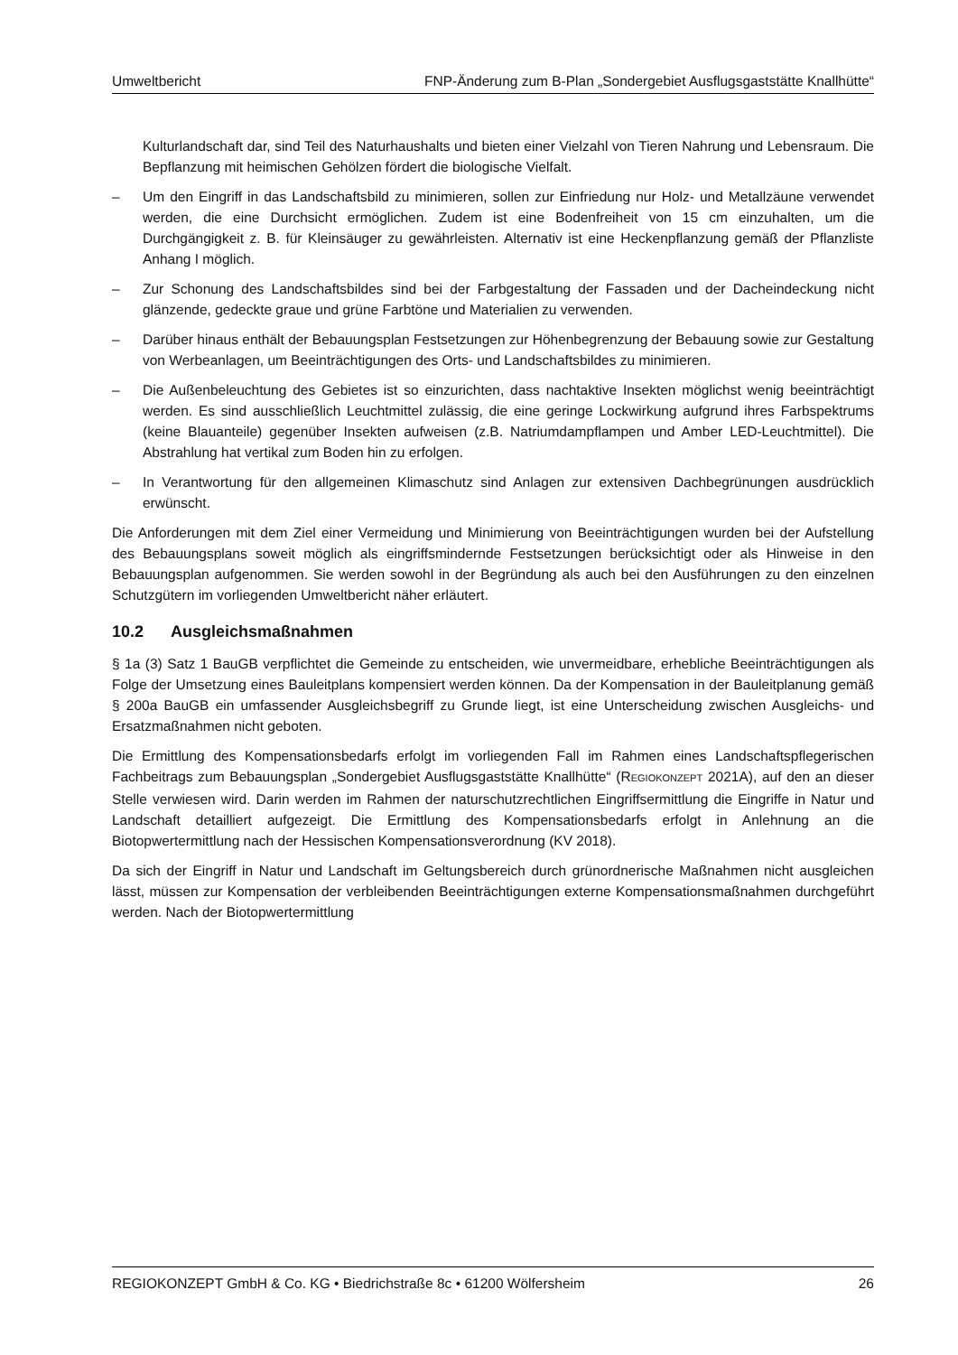Umweltbericht FNP-Änderung zum B-Plan „Sondergebiet Ausflugsgaststätte Knallhütte“
Kulturlandschaft dar, sind Teil des Naturhaushalts und bieten einer Vielzahl von Tieren Nahrung und Lebensraum. Die Bepflanzung mit heimischen Gehölzen fördert die biologische Vielfalt.
– Um den Eingriff in das Landschaftsbild zu minimieren, sollen zur Einfriedung nur Holz- und Metallzäune verwendet werden, die eine Durchsicht ermöglichen. Zudem ist eine Bodenfreiheit von 15 cm einzuhalten, um die Durchgängigkeit z. B. für Kleinsäuger zu gewährleisten. Alternativ ist eine Heckenpflanzung gemäß der Pflanzliste Anhang I möglich.
– Zur Schonung des Landschaftsbildes sind bei der Farbgestaltung der Fassaden und der Dacheindeckung nicht glänzende, gedeckte graue und grüne Farbtöne und Materialien zu verwenden.
– Darüber hinaus enthält der Bebauungsplan Festsetzungen zur Höhenbegrenzung der Bebauung sowie zur Gestaltung von Werbeanlagen, um Beeinträchtigungen des Orts- und Landschaftsbildes zu minimieren.
– Die Außenbeleuchtung des Gebietes ist so einzurichten, dass nachtaktive Insekten möglichst wenig beeinträchtigt werden. Es sind ausschließlich Leuchtmittel zulässig, die eine geringe Lockwirkung aufgrund ihres Farbspektrums (keine Blauanteile) gegenüber Insekten aufweisen (z.B. Natriumdampflampen und Amber LED-Leuchtmittel). Die Abstrahlung hat vertikal zum Boden hin zu erfolgen.
– In Verantwortung für den allgemeinen Klimaschutz sind Anlagen zur extensiven Dachbegrünungen ausdrücklich erwünscht.
Die Anforderungen mit dem Ziel einer Vermeidung und Minimierung von Beeinträchtigungen wurden bei der Aufstellung des Bebauungsplans soweit möglich als eingriffsmindernde Festsetzungen berücksichtigt oder als Hinweise in den Bebauungsplan aufgenommen. Sie werden sowohl in der Begründung als auch bei den Ausführungen zu den einzelnen Schutzgütern im vorliegenden Umweltbericht näher erläutert.
10.2 Ausgleichsmaßnahmen
§ 1a (3) Satz 1 BauGB verpflichtet die Gemeinde zu entscheiden, wie unvermeidbare, erhebliche Beeinträchtigungen als Folge der Umsetzung eines Bauleitplans kompensiert werden können. Da der Kompensation in der Bauleitplanung gemäß § 200a BauGB ein umfassender Ausgleichsbegriff zu Grunde liegt, ist eine Unterscheidung zwischen Ausgleichs- und Ersatzmaßnahmen nicht geboten.
Die Ermittlung des Kompensationsbedarfs erfolgt im vorliegenden Fall im Rahmen eines Landschaftspflegerischen Fachbeitrags zum Bebauungsplan „Sondergebiet Ausflugsgaststätte Knallhütte“ (REGIOKONZEPT 2021A), auf den an dieser Stelle verwiesen wird. Darin werden im Rahmen der naturschutzrechtlichen Eingriffsermittlung die Eingriffe in Natur und Landschaft detailliert aufgezeigt. Die Ermittlung des Kompensationsbedarfs erfolgt in Anlehnung an die Biotopwertermittlung nach der Hessischen Kompensationsverordnung (KV 2018).
Da sich der Eingriff in Natur und Landschaft im Geltungsbereich durch grünordnerische Maßnahmen nicht ausgleichen lässt, müssen zur Kompensation der verbleibenden Beeinträchtigungen externe Kompensationsmaßnahmen durchgeführt werden. Nach der Biotopwertermittlung
REGIOKONZEPT GmbH & Co. KG • Biedrichstraße 8c • 61200 Wölfersheim 26